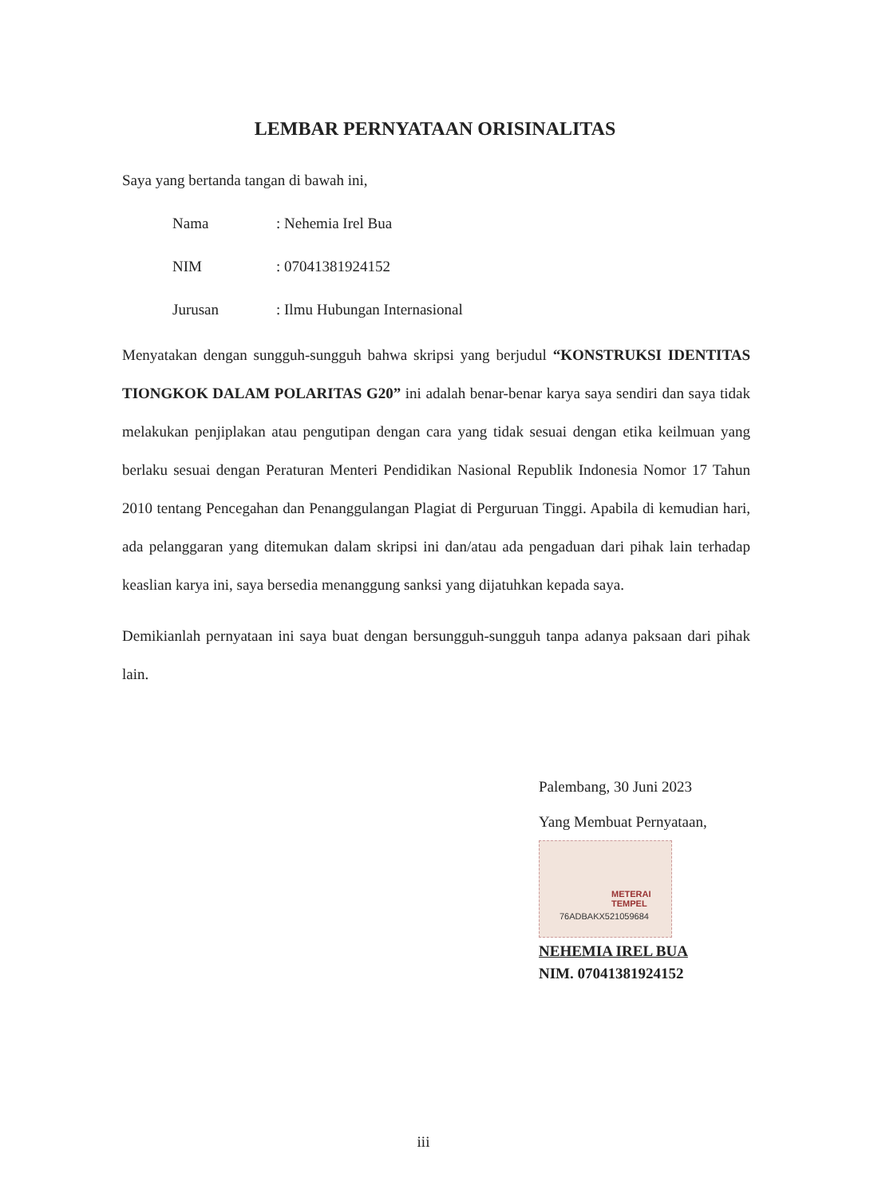LEMBAR PERNYATAAN ORISINALITAS
Saya yang bertanda tangan di bawah ini,
| Nama | : Nehemia Irel Bua |
| NIM | : 07041381924152 |
| Jurusan | : Ilmu Hubungan Internasional |
Menyatakan dengan sungguh-sungguh bahwa skripsi yang berjudul “KONSTRUKSI IDENTITAS TIONGKOK DALAM POLARITAS G20” ini adalah benar-benar karya saya sendiri dan saya tidak melakukan penjiplakan atau pengutipan dengan cara yang tidak sesuai dengan etika keilmuan yang berlaku sesuai dengan Peraturan Menteri Pendidikan Nasional Republik Indonesia Nomor 17 Tahun 2010 tentang Pencegahan dan Penanggulangan Plagiat di Perguruan Tinggi. Apabila di kemudian hari, ada pelanggaran yang ditemukan dalam skripsi ini dan/atau ada pengaduan dari pihak lain terhadap keaslian karya ini, saya bersedia menanggung sanksi yang dijatuhkan kepada saya.
Demikianlah pernyataan ini saya buat dengan bersungguh-sungguh tanpa adanya paksaan dari pihak lain.
Palembang, 30 Juni 2023
Yang Membuat Pernyataan,
METERAI
TEMPEL
76ADBAKX521059684
NEHEMIA IREL BUA
NIM. 07041381924152
iii